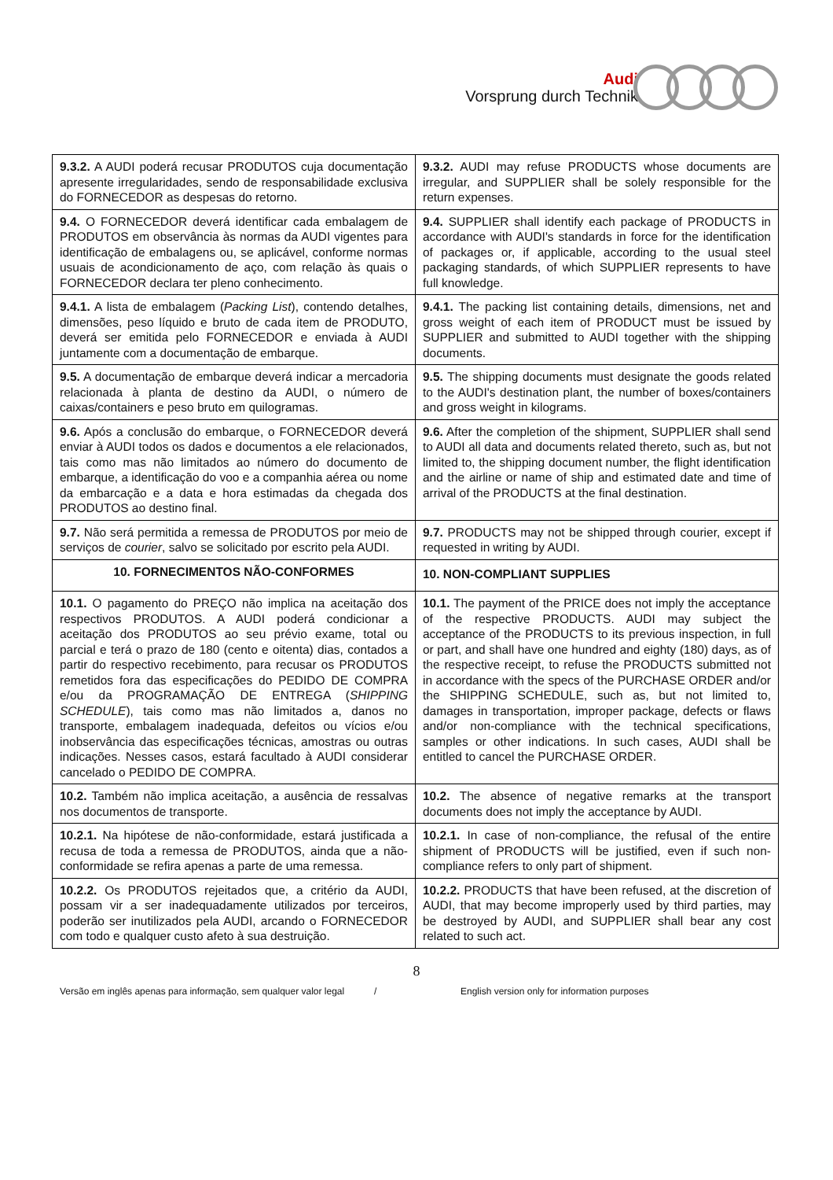Audi
Vorsprung durch Technik
| 9.3.2. A AUDI poderá recusar PRODUTOS cuja documentação apresente irregularidades, sendo de responsabilidade exclusiva do FORNECEDOR as despesas do retorno. | 9.3.2. AUDI may refuse PRODUCTS whose documents are irregular, and SUPPLIER shall be solely responsible for the return expenses. |
| 9.4. O FORNECEDOR deverá identificar cada embalagem de PRODUTOS em observância às normas da AUDI vigentes para identificação de embalagens ou, se aplicável, conforme normas usuais de acondicionamento de aço, com relação às quais o FORNECEDOR declara ter pleno conhecimento. | 9.4. SUPPLIER shall identify each package of PRODUCTS in accordance with AUDI's standards in force for the identification of packages or, if applicable, according to the usual steel packaging standards, of which SUPPLIER represents to have full knowledge. |
| 9.4.1. A lista de embalagem ( Packing List ), contendo detalhes, dimensões, peso líquido e bruto de cada item de PRODUTO, deverá ser emitida pelo FORNECEDOR e enviada à AUDI juntamente com a documentação de embarque. | 9.4.1. The packing list containing details, dimensions, net and gross weight of each item of PRODUCT must be issued by SUPPLIER and submitted to AUDI together with the shipping documents. |
| 9.5. A documentação de embarque deverá indicar a mercadoria relacionada à planta de destino da AUDI, o número de caixas/containers e peso bruto em quilogramas. | 9.5. The shipping documents must designate the goods related to the AUDI's destination plant, the number of boxes/containers and gross weight in kilograms. |
| 9.6. Após a conclusão do embarque, o FORNECEDOR deverá enviar à AUDI todos os dados e documentos a ele relacionados, tais como mas não limitados ao número do documento de embarque, a identificação do voo e a companhia aérea ou nome da embarcação e a data e hora estimadas da chegada dos PRODUTOS ao destino final. | 9.6. After the completion of the shipment, SUPPLIER shall send to AUDI all data and documents related thereto, such as, but not limited to, the shipping document number, the flight identification and the airline or name of ship and estimated date and time of arrival of the PRODUCTS at the final destination. |
| 9.7. Não será permitida a remessa de PRODUTOS por meio de serviços de courier , salvo se solicitado por escrito pela AUDI. | 9.7. PRODUCTS may not be shipped through courier, except if requested in writing by AUDI. |
| 10. FORNECIMENTOS NÃO-CONFORMES | 10. NON-COMPLIANT SUPPLIES |
| 10.1. O pagamento do PREÇO não implica na aceitação dos respectivos PRODUTOS. A AUDI poderá condicionar a aceitação dos PRODUTOS ao seu prévio exame, total ou parcial e terá o prazo de 180 (cento e oitenta) dias, contados a partir do respectivo recebimento, para recusar os PRODUTOS remetidos fora das especificações do PEDIDO DE COMPRA e/ou da PROGRAMAÇÃO DE ENTREGA ( SHIPPING SCHEDULE ), tais como mas não limitados a, danos no transporte, embalagem inadequada, defeitos ou vícios e/ou inobservância das especificações técnicas, amostras ou outras indicações. Nesses casos, estará facultado à AUDI considerar cancelado o PEDIDO DE COMPRA. | 10.1. The payment of the PRICE does not imply the acceptance of the respective PRODUCTS. AUDI may subject the acceptance of the PRODUCTS to its previous inspection, in full or part, and shall have one hundred and eighty (180) days, as of the respective receipt, to refuse the PRODUCTS submitted not in accordance with the specs of the PURCHASE ORDER and/or the SHIPPING SCHEDULE, such as, but not limited to, damages in transportation, improper package, defects or flaws and/or non-compliance with the technical specifications, samples or other indications. In such cases, AUDI shall be entitled to cancel the PURCHASE ORDER. |
| 10.2. Também não implica aceitação, a ausência de ressalvas nos documentos de transporte. | 10.2. The absence of negative remarks at the transport documents does not imply the acceptance by AUDI. |
| 10.2.1. Na hipótese de não-conformidade, estará justificada a recusa de toda a remessa de PRODUTOS, ainda que a não-conformidade se refira apenas a parte de uma remessa. | 10.2.1. In case of non-compliance, the refusal of the entire shipment of PRODUCTS will be justified, even if such non-compliance refers to only part of shipment. |
| 10.2.2. Os PRODUTOS rejeitados que, a critério da AUDI, possam vir a ser inadequadamente utilizados por terceiros, poderão ser inutilizados pela AUDI, arcando o FORNECEDOR com todo e qualquer custo afeto à sua destruição. | 10.2.2. PRODUCTS that have been refused, at the discretion of AUDI, that may become improperly used by third parties, may be destroyed by AUDI, and SUPPLIER shall bear any cost related to such act. |
8
Versão em inglês apenas para informação, sem qualquer valor legal / English version only for information purposes